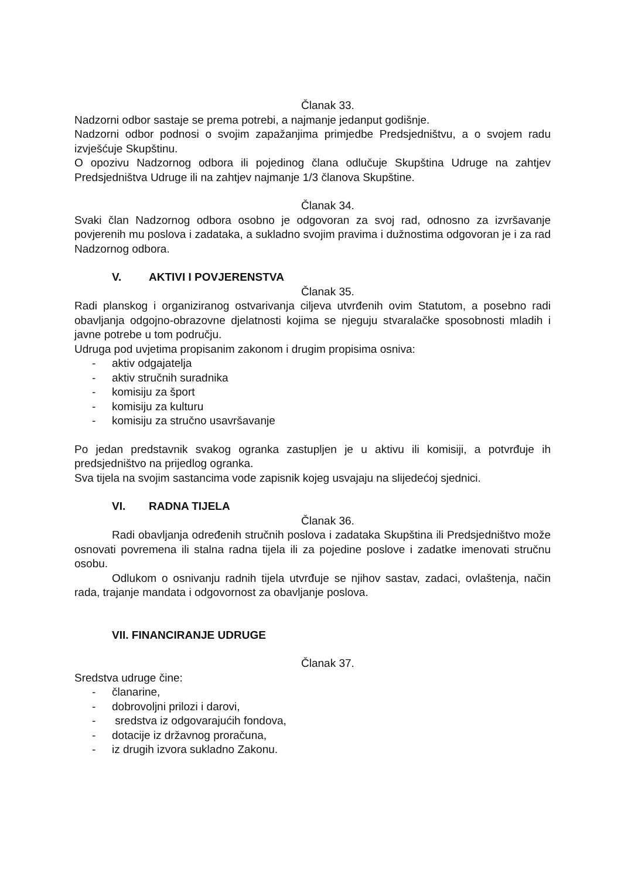Članak 33.
Nadzorni odbor sastaje se prema potrebi, a najmanje jedanput godišnje.
Nadzorni odbor podnosi o svojim zapažanjima primjedbe Predsjedništvu, a o svojem radu izvješćuje Skupštinu.
O opozivu Nadzornog odbora ili pojedinog člana odlučuje Skupština Udruge na zahtjev Predsjedništva Udruge ili na zahtjev najmanje 1/3 članova Skupštine.
Članak 34.
Svaki član Nadzornog odbora osobno je odgovoran za svoj rad, odnosno za izvršavanje povjerenih mu poslova i zadataka, a sukladno svojim pravima i dužnostima odgovoran je i za rad Nadzornog odbora.
V. AKTIVI I POVJERENSTVA
Članak 35.
Radi planskog i organiziranog ostvarivanja ciljeva utvrđenih ovim Statutom, a posebno radi obavljanja odgojno-obrazovne djelatnosti kojima se njeguju stvaralačke sposobnosti mladih i javne potrebe u tom području.
Udruga pod uvjetima propisanim zakonom i drugim propisima osniva:
- aktiv odgajatelja
- aktiv stručnih suradnika
- komisiju za šport
- komisiju za kulturu
- komisiju za stručno usavršavanje
Po jedan predstavnik svakog ogranka zastupljen je u aktivu ili komisiji, a potvrđuje ih predsjedništvo na prijedlog ogranka.
Sva tijela na svojim sastancima vode zapisnik kojeg usvajaju na slijedećoj sjednici.
VI. RADNA TIJELA
Članak 36.
Radi obavljanja određenih stručnih poslova i zadataka Skupština ili Predsjedništvo može osnovati povremena ili stalna radna tijela ili za pojedine poslove i zadatke imenovati stručnu osobu.
Odlukom o osnivanju radnih tijela utvrđuje se njihov sastav, zadaci, ovlaštenja, način rada, trajanje mandata i odgovornost za obavljanje poslova.
VII. FINANCIRANJE UDRUGE
Članak 37.
Sredstva udruge čine:
- članarine,
- dobrovoljni prilozi i darovi,
- sredstva iz odgovarajućih fondova,
- dotacije iz državnog proračuna,
- iz drugih izvora sukladno Zakonu.